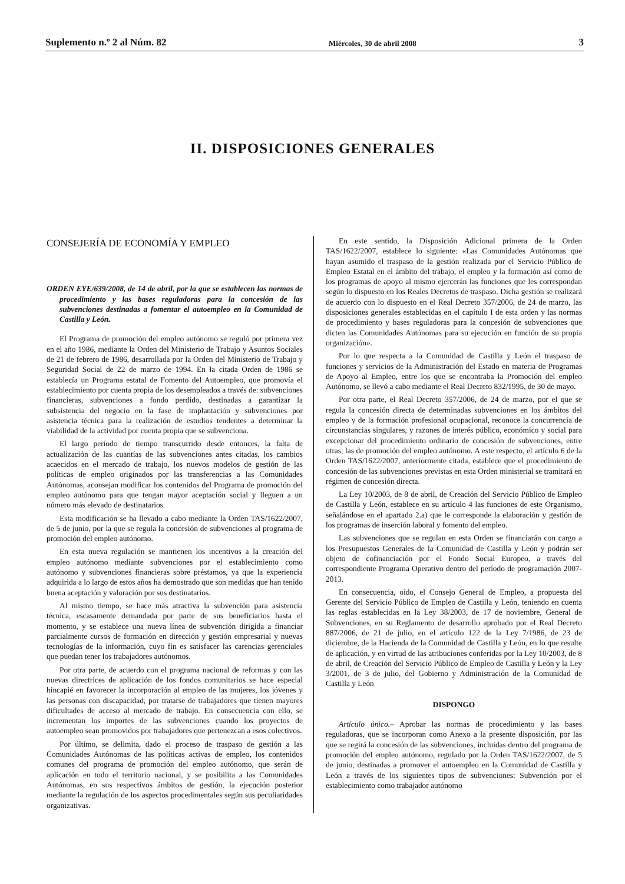Suplemento n.º 2 al Núm. 82 Miércoles, 30 de abril 2008 3
II. DISPOSICIONES GENERALES
CONSEJERÍA DE ECONOMÍA Y EMPLEO
ORDEN EYE/639/2008, de 14 de abril, por la que se establecen las normas de procedimiento y las bases reguladoras para la concesión de las subvenciones destinadas a fomentar el autoempleo en la Comunidad de Castilla y León.
El Programa de promoción del empleo autónomo se reguló por primera vez en el año 1986, mediante la Orden del Ministerio de Trabajo y Asuntos Sociales de 21 de febrero de 1986, desarrollada por la Orden del Ministerio de Trabajo y Seguridad Social de 22 de marzo de 1994. En la citada Orden de 1986 se establecía un Programa estatal de Fomento del Autoempleo, que promovía el establecimiento por cuenta propia de los desempleados a través de: subvenciones financieras, subvenciones a fondo perdido, destinadas a garantizar la subsistencia del negocio en la fase de implantación y subvenciones por asistencia técnica para la realización de estudios tendentes a determinar la viabilidad de la actividad por cuenta propia que se subvenciona.
El largo período de tiempo transcurrido desde entonces, la falta de actualización de las cuantías de las subvenciones antes citadas, los cambios acaecidos en el mercado de trabajo, los nuevos modelos de gestión de las políticas de empleo originados por las transferencias a las Comunidades Autónomas, aconsejan modificar los contenidos del Programa de promoción del empleo autónomo para que tengan mayor aceptación social y lleguen a un número más elevado de destinatarios.
Esta modificación se ha llevado a cabo mediante la Orden TAS/1622/2007, de 5 de junio, por la que se regula la concesión de subvenciones al programa de promoción del empleo autónomo.
En esta nueva regulación se mantienen los incentivos a la creación del empleo autónomo mediante subvenciones por el establecimiento como autónomo y subvenciones financieras sobre préstamos, ya que la experiencia adquirida a lo largo de estos años ha demostrado que son medidas que han tenido buena aceptación y valoración por sus destinatarios.
Al mismo tiempo, se hace más atractiva la subvención para asistencia técnica, escasamente demandada por parte de sus beneficiarios hasta el momento, y se establece una nueva línea de subvención dirigida a financiar parcialmente cursos de formación en dirección y gestión empresarial y nuevas tecnologías de la información, cuyo fin es satisfacer las carencias gerenciales que puedan tener los trabajadores autónomos.
Por otra parte, de acuerdo con el programa nacional de reformas y con las nuevas directrices de aplicación de los fondos comunitarios se hace especial hincapié en favorecer la incorporación al empleo de las mujeres, los jóvenes y las personas con discapacidad, por tratarse de trabajadores que tienen mayores dificultades de acceso al mercado de trabajo. En consecuencia con ello, se incrementan los importes de las subvenciones cuando los proyectos de autoempleo sean promovidos por trabajadores que pertenezcan a esos colectivos.
Por último, se delimita, dado el proceso de traspaso de gestión a las Comunidades Autónomas de las políticas activas de empleo, los contenidos comunes del programa de promoción del empleo autónomo, que serán de aplicación en todo el territorio nacional, y se posibilita a las Comunidades Autónomas, en sus respectivos ámbitos de gestión, la ejecución posterior mediante la regulación de los aspectos procedimentales según sus peculiaridades organizativas.
En este sentido, la Disposición Adicional primera de la Orden TAS/1622/2007, establece lo siguiente: «Las Comunidades Autónomas que hayan asumido el traspaso de la gestión realizada por el Servicio Público de Empleo Estatal en el ámbito del trabajo, el empleo y la formación así como de los programas de apoyo al mismo ejercerán las funciones que les correspondan según lo dispuesto en los Reales Decretos de traspaso. Dicha gestión se realizará de acuerdo con lo dispuesto en el Real Decreto 357/2006, de 24 de marzo, las disposiciones generales establecidas en el capítulo I de esta orden y las normas de procedimiento y bases reguladoras para la concesión de subvenciones que dicten las Comunidades Autónomas para su ejecución en función de su propia organización».
Por lo que respecta a la Comunidad de Castilla y León el traspaso de funciones y servicios de la Administración del Estado en materia de Programas de Apoyo al Empleo, entre los que se encontraba la Promoción del empleo Autónomo, se llevó a cabo mediante el Real Decreto 832/1995, de 30 de mayo.
Por otra parte, el Real Decreto 357/2006, de 24 de marzo, por el que se regula la concesión directa de determinadas subvenciones en los ámbitos del empleo y de la formación profesional ocupacional, reconoce la concurrencia de circunstancias singulares, y razones de interés público, económico y social para excepcionar del procedimiento ordinario de concesión de subvenciones, entre otras, las de promoción del empleo autónomo. A este respecto, el artículo 6 de la Orden TAS/1622/2007, anteriormente citada, establece que el procedimiento de concesión de las subvenciones previstas en esta Orden ministerial se tramitará en régimen de concesión directa.
La Ley 10/2003, de 8 de abril, de Creación del Servicio Público de Empleo de Castilla y León, establece en su artículo 4 las funciones de este Organismo, señalándose en el apartado 2.a) que le corresponde la elaboración y gestión de los programas de inserción laboral y fomento del empleo.
Las subvenciones que se regulan en esta Orden se financiarán con cargo a los Presupuestos Generales de la Comunidad de Castilla y León y podrán ser objeto de cofinanciación por el Fondo Social Europeo, a través del correspondiente Programa Operativo dentro del período de programación 2007-2013.
En consecuencia, oído, el Consejo General de Empleo, a propuesta del Gerente del Servicio Público de Empleo de Castilla y León, teniendo en cuenta las reglas establecidas en la Ley 38/2003, de 17 de noviembre, General de Subvenciones, en su Reglamento de desarrollo aprobado por el Real Decreto 887/2006, de 21 de julio, en el artículo 122 de la Ley 7/1986, de 23 de diciembre, de la Hacienda de la Comunidad de Castilla y León, en lo que resulte de aplicación, y en virtud de las atribuciones conferidas por la Ley 10/2003, de 8 de abril, de Creación del Servicio Público de Empleo de Castilla y León y la Ley 3/2001, de 3 de julio, del Gobierno y Administración de la Comunidad de Castilla y León
DISPONGO
Artículo único.– Aprobar las normas de procedimiento y las bases reguladoras, que se incorporan como Anexo a la presente disposición, por las que se regirá la concesión de las subvenciones, incluidas dentro del programa de promoción del empleo autónomo, regulado por la Orden TAS/1622/2007, de 5 de junio, destinadas a promover el autoempleo en la Comunidad de Castilla y León a través de los siguientes tipos de subvenciones: Subvención por el establecimiento como trabajador autónomo